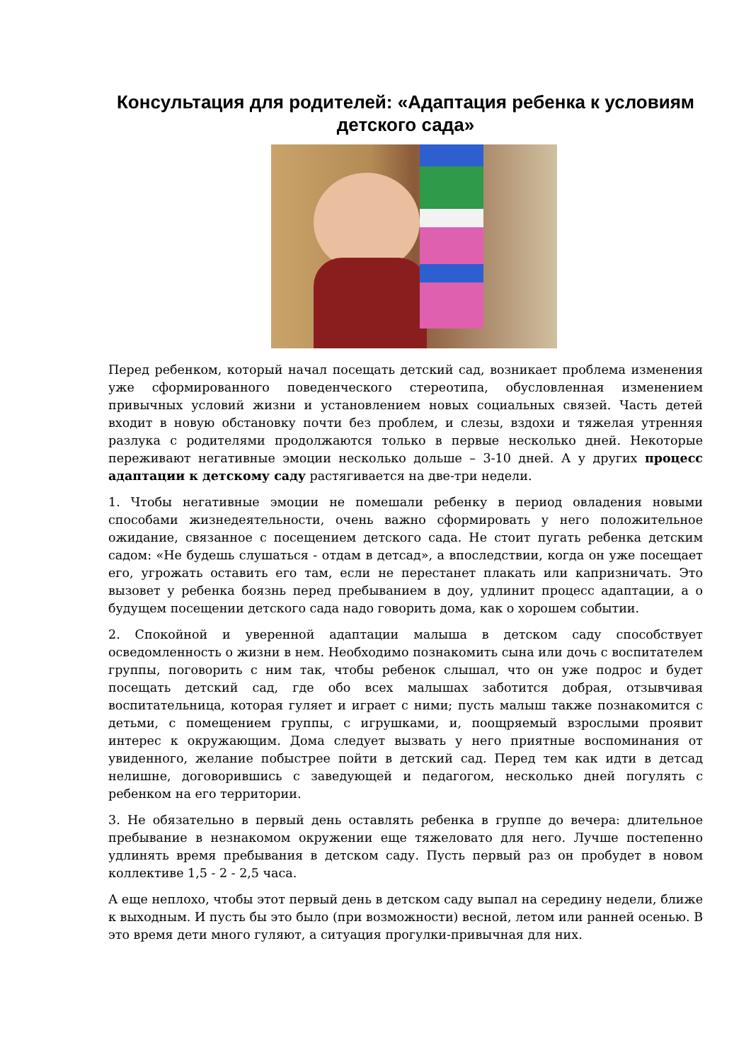Консультация для родителей: «Адаптация ребенка к условиям детского сада»
Перед ребенком, который начал посещать детский сад, возникает проблема изменения уже сформированного поведенческого стереотипа, обусловленная изменением привычных условий жизни и установлением новых социальных связей. Часть детей входит в новую обстановку почти без проблем, и слезы, вздохи и тяжелая утренняя разлука с родителями продолжаются только в первые несколько дней. Некоторые переживают негативные эмоции несколько дольше – 3-10 дней. А у других процесс адаптации к детскому саду растягивается на две-три недели.
1. Чтобы негативные эмоции не помешали ребенку в период овладения новыми способами жизнедеятельности, очень важно сформировать у него положительное ожидание, связанное с посещением детского сада. Не стоит пугать ребенка детским садом: «Не будешь слушаться - отдам в детсад», а впоследствии, когда он уже посещает его, угрожать оставить его там, если не перестанет плакать или капризничать. Это вызовет у ребенка боязнь перед пребыванием в доу, удлинит процесс адаптации, а о будущем посещении детского сада надо говорить дома, как о хорошем событии.
2. Спокойной и уверенной адаптации малыша в детском саду способствует осведомленность о жизни в нем. Необходимо познакомить сына или дочь с воспитателем группы, поговорить с ним так, чтобы ребенок слышал, что он уже подрос и будет посещать детский сад, где обо всех малышах заботится добрая, отзывчивая воспитательница, которая гуляет и играет с ними; пусть малыш также познакомится с детьми, с помещением группы, с игрушками, и, поощряемый взрослыми проявит интерес к окружающим. Дома следует вызвать у него приятные воспоминания от увиденного, желание побыстрее пойти в детский сад. Перед тем как идти в детсад нелишне, договорившись с заведующей и педагогом, несколько дней погулять с ребенком на его территории.
3. Не обязательно в первый день оставлять ребенка в группе до вечера: длительное пребывание в незнакомом окружении еще тяжеловато для него. Лучше постепенно удлинять время пребывания в детском саду. Пусть первый раз он пробудет в новом коллективе 1,5 - 2 - 2,5 часа.
А еще неплохо, чтобы этот первый день в детском саду выпал на середину недели, ближе к выходным. И пусть бы это было (при возможности) весной, летом или ранней осенью. В это время дети много гуляют, а ситуация прогулки-привычная для них.